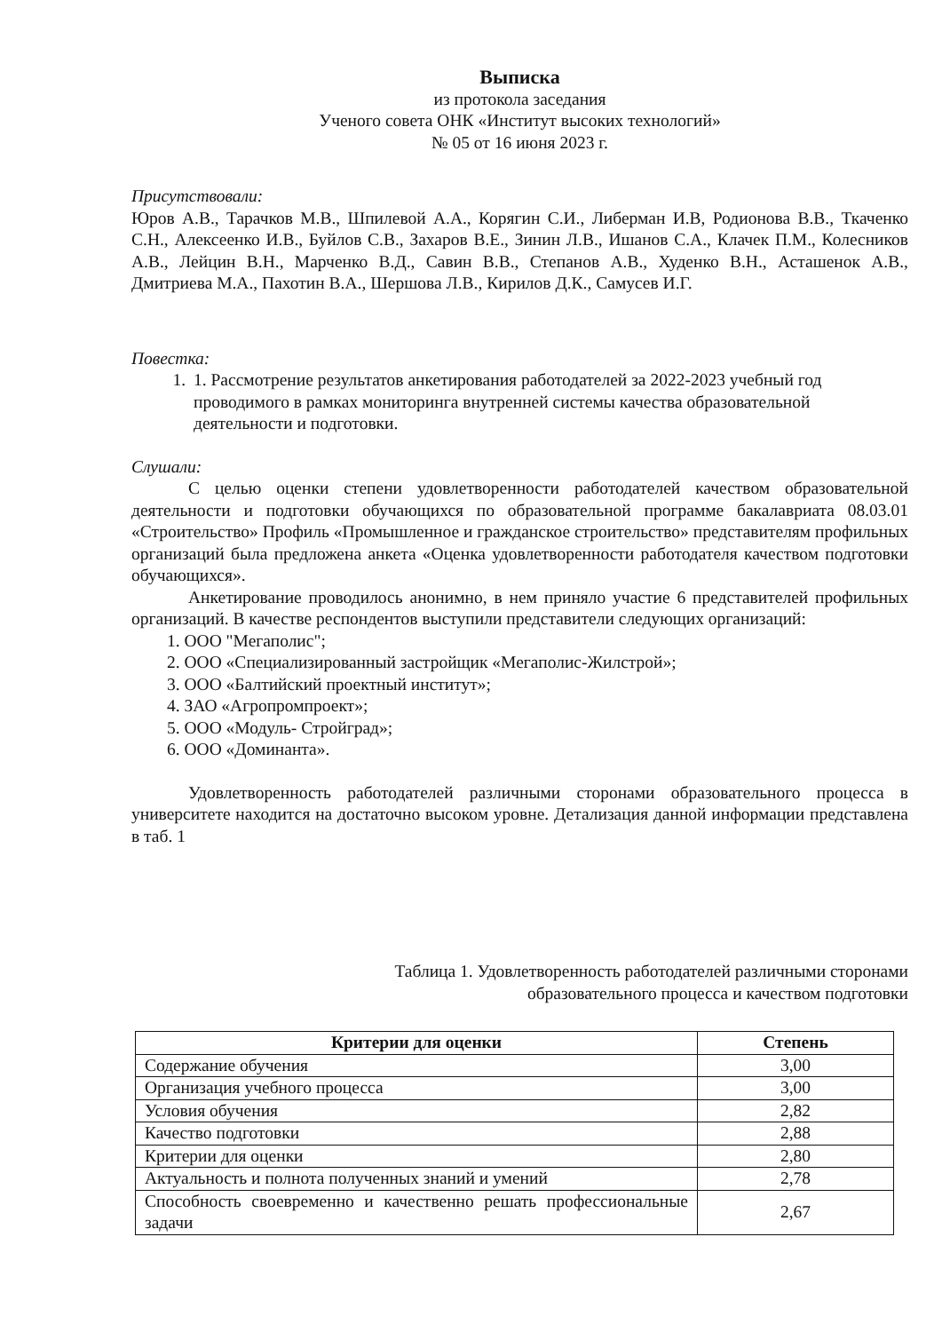Выписка
из протокола заседания
Ученого совета ОНК «Институт высоких технологий»
№ 05 от 16 июня 2023 г.
Присутствовали:
Юров А.В., Тарачков М.В., Шпилевой А.А., Корягин С.И., Либерман И.В, Родионова В.В., Ткаченко С.Н., Алексеенко И.В., Буйлов С.В., Захаров В.Е., Зинин Л.В., Ишанов С.А., Клачек П.М., Колесников А.В., Лейцин В.Н., Марченко В.Д., Савин В.В., Степанов А.В., Худенко В.Н., Асташенок А.В., Дмитриева М.А., Пахотин В.А., Шершова Л.В., Кирилов Д.К., Самусев И.Г.
Повестка:
1. 1. Рассмотрение результатов анкетирования работодателей за 2022-2023 учебный год проводимого в рамках мониторинга внутренней системы качества образовательной деятельности и подготовки.
Слушали:
С целью оценки степени удовлетворенности работодателей качеством образовательной деятельности и подготовки обучающихся по образовательной программе бакалавриата 08.03.01 «Строительство» Профиль «Промышленное и гражданское строительство» представителям профильных организаций была предложена анкета «Оценка удовлетворенности работодателя качеством подготовки обучающихся».
Анкетирование проводилось анонимно, в нем приняло участие 6 представителей профильных организаций. В качестве респондентов выступили представители следующих организаций:
1. ООО "Мегаполис";
2. ООО «Специализированный застройщик «Мегаполис-Жилстрой»;
3. ООО «Балтийский проектный институт»;
4. ЗАО «Агропромпроект»;
5. ООО «Модуль- Стройград»;
6. ООО «Доминанта».
Удовлетворенность работодателей различными сторонами образовательного процесса в университете находится на достаточно высоком уровне. Детализация данной информации представлена в таб. 1
Таблица 1. Удовлетворенность работодателей различными сторонами
образовательного процесса и качеством подготовки
| Критерии для оценки | Степень |
| --- | --- |
| Содержание обучения | 3,00 |
| Организация учебного процесса | 3,00 |
| Условия обучения | 2,82 |
| Качество подготовки | 2,88 |
| Критерии для оценки | 2,80 |
| Актуальность и полнота полученных знаний и умений | 2,78 |
| Способность своевременно и качественно решать профессиональные задачи | 2,67 |